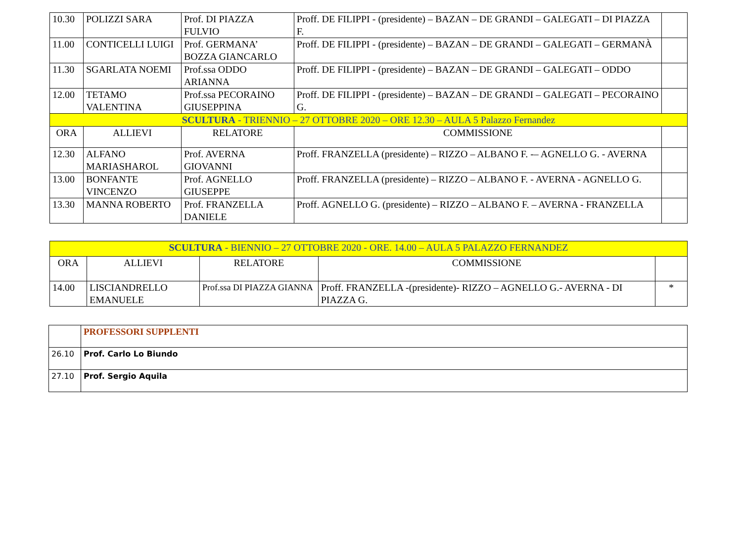| 10.30 | POLIZZI SARA | Prof. DI PIAZZA FULVIO | Proff. DE FILIPPI - (presidente) – BAZAN – DE GRANDI – GALEGATI – DI PIAZZA F. | |
| 11.00 | CONTICELLI LUIGI | Prof. GERMANA’ BOZZA GIANCARLO | Proff. DE FILIPPI - (presidente) – BAZAN – DE GRANDI – GALEGATI – GERMANÀ | |
| 11.30 | SGARLATA NOEMI | Prof.ssa ODDO ARIANNA | Proff. DE FILIPPI - (presidente) – BAZAN – DE GRANDI – GALEGATI – ODDO | |
| 12.00 | TETAMO VALENTINA | Prof.ssa PECORAINO GIUSEPPINA | Proff. DE FILIPPI - (presidente) – BAZAN – DE GRANDI – GALEGATI – PECORAINO G. | |
| SCULTURA - TRIENNIO – 27 OTTOBRE 2020 – ORE 12.30 – AULA 5 Palazzo Fernandez | | | | |
| ORA | ALLIEVI | RELATORE | COMMISSIONE | |
| 12.30 | ALFANO MARIASHAROL | Prof. AVERNA GIOVANNI | Proff. FRANZELLA (presidente) – RIZZO – ALBANO F. -– AGNELLO G. - AVERNA | |
| 13.00 | BONFANTE VINCENZO | Prof. AGNELLO GIUSEPPE | Proff. FRANZELLA (presidente) – RIZZO – ALBANO F. - AVERNA - AGNELLO G. | |
| 13.30 | MANNA ROBERTO | Prof. FRANZELLA DANIELE | Proff. AGNELLO G. (presidente) – RIZZO – ALBANO F. – AVERNA - FRANZELLA | |
| SCULTURA - BIENNIO – 27 OTTOBRE 2020 - ORE. 14.00 – AULA 5 PALAZZO FERNANDEZ | | | | |
| ORA | ALLIEVI | RELATORE | COMMISSIONE | |
| 14.00 | LISCIANDRELLO EMANUELE | Prof.ssa DI PIAZZA GIANNA | Proff. FRANZELLA -(presidente)- RIZZO – AGNELLO G.- AVERNA - DI PIAZZA G. | * |
| | PROFESSORI SUPPLENTI |
| 26.10 | Prof. Carlo Lo Biundo |
| 27.10 | Prof. Sergio Aquila |